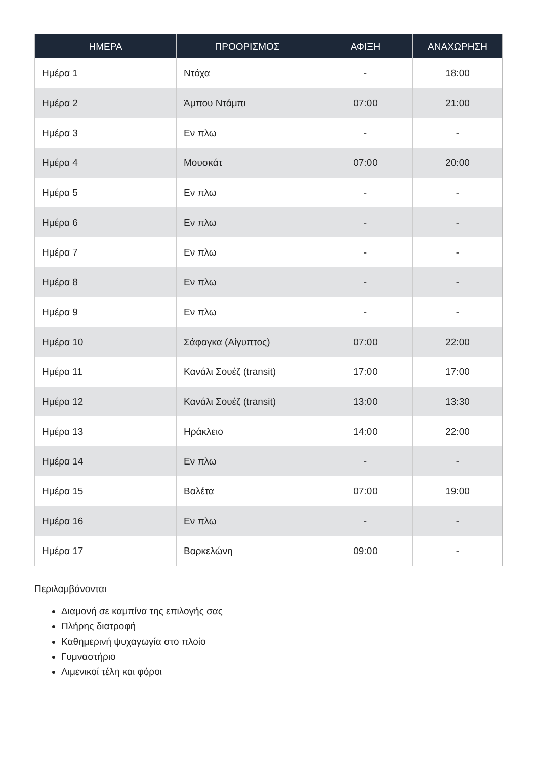| ΗΜΕΡΑ | ΠΡΟΟΡΙΣΜΟΣ | ΑΦΙΞΗ | ΑΝΑΧΩΡΗΣΗ |
| --- | --- | --- | --- |
| Ημέρα 1 | Ντόχα | - | 18:00 |
| Ημέρα 2 | Άμπου Ντάμπι | 07:00 | 21:00 |
| Ημέρα 3 | Εν πλω | - | - |
| Ημέρα 4 | Μουσκάτ | 07:00 | 20:00 |
| Ημέρα 5 | Εν πλω | - | - |
| Ημέρα 6 | Εν πλω | - | - |
| Ημέρα 7 | Εν πλω | - | - |
| Ημέρα 8 | Εν πλω | - | - |
| Ημέρα 9 | Εν πλω | - | - |
| Ημέρα 10 | Σάφαγκα (Αίγυπτος) | 07:00 | 22:00 |
| Ημέρα 11 | Κανάλι Σουέζ (transit) | 17:00 | 17:00 |
| Ημέρα 12 | Κανάλι Σουέζ (transit) | 13:00 | 13:30 |
| Ημέρα 13 | Ηράκλειο | 14:00 | 22:00 |
| Ημέρα 14 | Εν πλω | - | - |
| Ημέρα 15 | Βαλέτα | 07:00 | 19:00 |
| Ημέρα 16 | Εν πλω | - | - |
| Ημέρα 17 | Βαρκελώνη | 09:00 | - |
Περιλαμβάνονται
Διαμονή σε καμπίνα της επιλογής σας
Πλήρης διατροφή
Καθημερινή ψυχαγωγία στο πλοίο
Γυμναστήριο
Λιμενικοί τέλη και φόροι